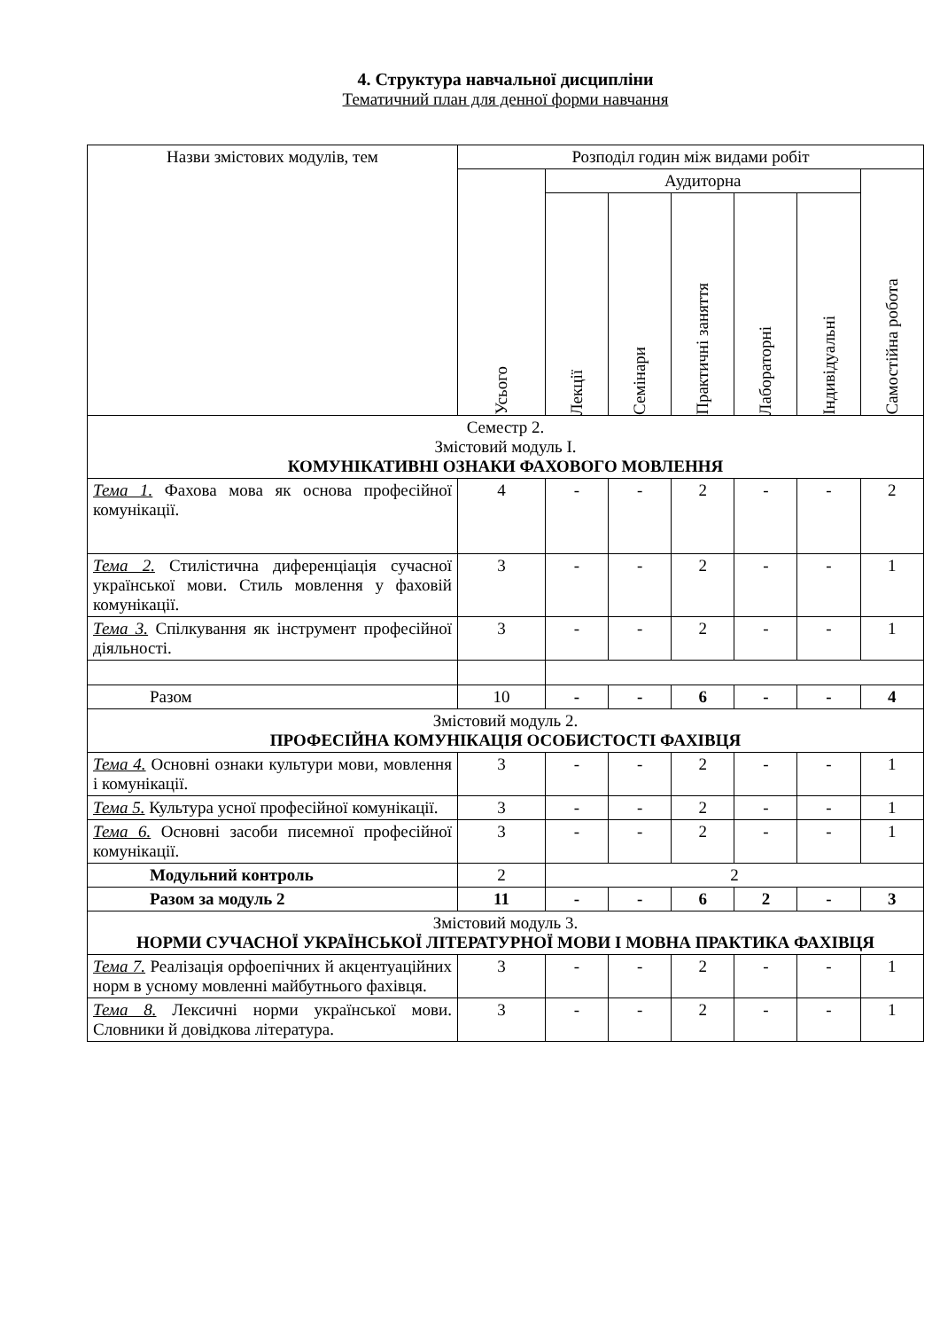4. Структура навчальної дисципліни
Тематичний план для денної форми навчання
| Назви змістових модулів, тем | Розподіл годин між видами робіт | | | | | | |
| --- | --- | --- | --- | --- | --- | --- | --- |
| | Усього | Аудиторна | | | | | Самостійна робота |
| | | Лекції | Семінари | Практичні заняття | Лабораторні | Індивідуальні | |
| Семестр 2. Змістовий модуль І. КОМУНІКАТИВНІ ОЗНАКИ ФАХОВОГО МОВЛЕННЯ | | | | | | | |
| Тема 1. Фахова мова як основа професійної комунікації. | 4 | - | - | 2 | - | - | 2 |
| Тема 2. Стилістична диференціація сучасної української мови. Стиль мовлення у фаховій комунікації. | 3 | - | - | 2 | - | - | 1 |
| Тема 3. Спілкування як інструмент професійної діяльності. | 3 | - | - | 2 | - | - | 1 |
| Разом | 10 | - | - | 6 | - | - | 4 |
| Змістовий модуль 2. ПРОФЕСІЙНА КОМУНІКАЦІЯ ОСОБИСТОСТІ ФАХІВЦЯ | | | | | | | |
| Тема 4. Основні ознаки культури мови, мовлення і комунікації. | 3 | - | - | 2 | - | - | 1 |
| Тема 5. Культура усної професійної комунікації. | 3 | - | - | 2 | - | - | 1 |
| Тема 6. Основні засоби писемної професійної комунікації. | 3 | - | - | 2 | - | - | 1 |
| Модульний контроль | 2 | 2 | | | | | |
| Разом за модуль 2 | 11 | - | - | 6 | 2 | - | 3 |
| Змістовий модуль 3. НОРМИ СУЧАСНОЇ УКРАЇНСЬКОЇ ЛІТЕРАТУРНОЇ МОВИ І МОВНА ПРАКТИКА ФАХІВЦЯ | | | | | | | |
| Тема 7. Реалізація орфоепічних й акцентуаційних норм в усному мовленні майбутнього фахівця. | 3 | - | - | 2 | - | - | 1 |
| Тема 8. Лексичні норми української мови. Словники й довідкова література. | 3 | - | - | 2 | - | - | 1 |